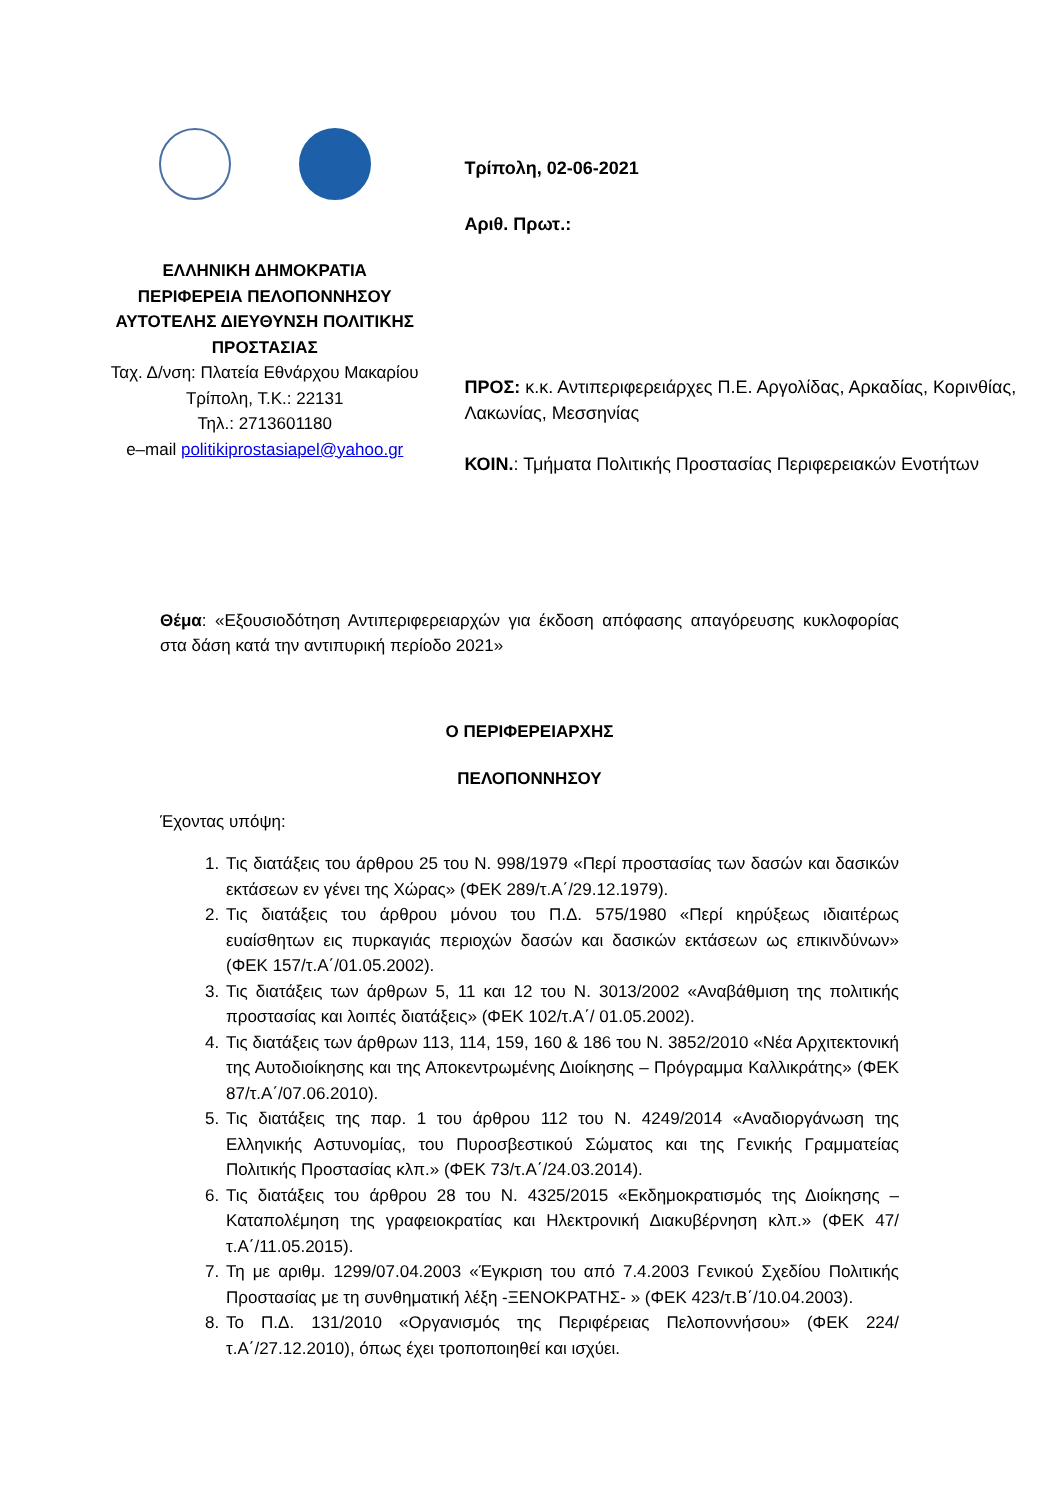ΕΛΛΗΝΙΚΗ ΔΗΜΟΚΡΑΤΙΑ
ΠΕΡΙΦΕΡΕΙΑ ΠΕΛΟΠΟΝΝΗΣΟΥ
ΑΥΤΟΤΕΛΗΣ ΔΙΕΥΘΥΝΣΗ ΠΟΛΙΤΙΚΗΣ ΠΡΟΣΤΑΣΙΑΣ
Ταχ. Δ/νση: Πλατεία Εθνάρχου Μακαρίου
Τρίπολη, Τ.Κ.: 22131
Τηλ.: 2713601180
e–mail politikiprostasiapel@yahoo.gr
Τρίπολη, 02-06-2021
Αριθ. Πρωτ.:
ΠΡΟΣ: κ.κ. Αντιπεριφερειάρχες Π.Ε. Αργολίδας, Αρκαδίας, Κορινθίας, Λακωνίας, Μεσσηνίας
ΚΟΙΝ.: Τμήματα Πολιτικής Προστασίας Περιφερειακών Ενοτήτων
Θέμα: «Εξουσιοδότηση Αντιπεριφερειαρχών για έκδοση απόφασης απαγόρευσης κυκλοφορίας στα δάση κατά την αντιπυρική περίοδο 2021»
Ο ΠΕΡΙΦΕΡΕΙΑΡΧΗΣ
ΠΕΛΟΠΟΝΝΗΣΟΥ
Έχοντας υπόψη:
1. Τις διατάξεις του άρθρου 25 του Ν. 998/1979 «Περί προστασίας των δασών και δασικών εκτάσεων εν γένει της Χώρας» (ΦΕΚ 289/τ.Α΄/29.12.1979).
2. Τις διατάξεις του άρθρου μόνου του Π.Δ. 575/1980 «Περί κηρύξεως ιδιαιτέρως ευαίσθητων εις πυρκαγιάς περιοχών δασών και δασικών εκτάσεων ως επικινδύνων» (ΦΕΚ 157/τ.Α΄/01.05.2002).
3. Τις διατάξεις των άρθρων 5, 11 και 12 του Ν. 3013/2002 «Αναβάθμιση της πολιτικής προστασίας και λοιπές διατάξεις» (ΦΕΚ 102/τ.Α΄/ 01.05.2002).
4. Τις διατάξεις των άρθρων 113, 114, 159, 160 & 186 του Ν. 3852/2010 «Νέα Αρχιτεκτονική της Αυτοδιοίκησης και της Αποκεντρωμένης Διοίκησης – Πρόγραμμα Καλλικράτης» (ΦΕΚ 87/τ.Α΄/07.06.2010).
5. Τις διατάξεις της παρ. 1 του άρθρου 112 του Ν. 4249/2014 «Αναδιοργάνωση της Ελληνικής Αστυνομίας, του Πυροσβεστικού Σώματος και της Γενικής Γραμματείας Πολιτικής Προστασίας κλπ.» (ΦΕΚ 73/τ.Α΄/24.03.2014).
6. Τις διατάξεις του άρθρου 28 του Ν. 4325/2015 «Εκδημοκρατισμός της Διοίκησης – Καταπολέμηση της γραφειοκρατίας και Ηλεκτρονική Διακυβέρνηση κλπ.» (ΦΕΚ 47/τ.Α΄/11.05.2015).
7. Τη με αριθμ. 1299/07.04.2003 «Έγκριση του από 7.4.2003 Γενικού Σχεδίου Πολιτικής Προστασίας με τη συνθηματική λέξη -ΞΕΝΟΚΡΑΤΗΣ- » (ΦΕΚ 423/τ.Β΄/10.04.2003).
8. Το Π.Δ. 131/2010 «Οργανισμός της Περιφέρειας Πελοποννήσου» (ΦΕΚ 224/τ.Α΄/27.12.2010), όπως έχει τροποποιηθεί και ισχύει.